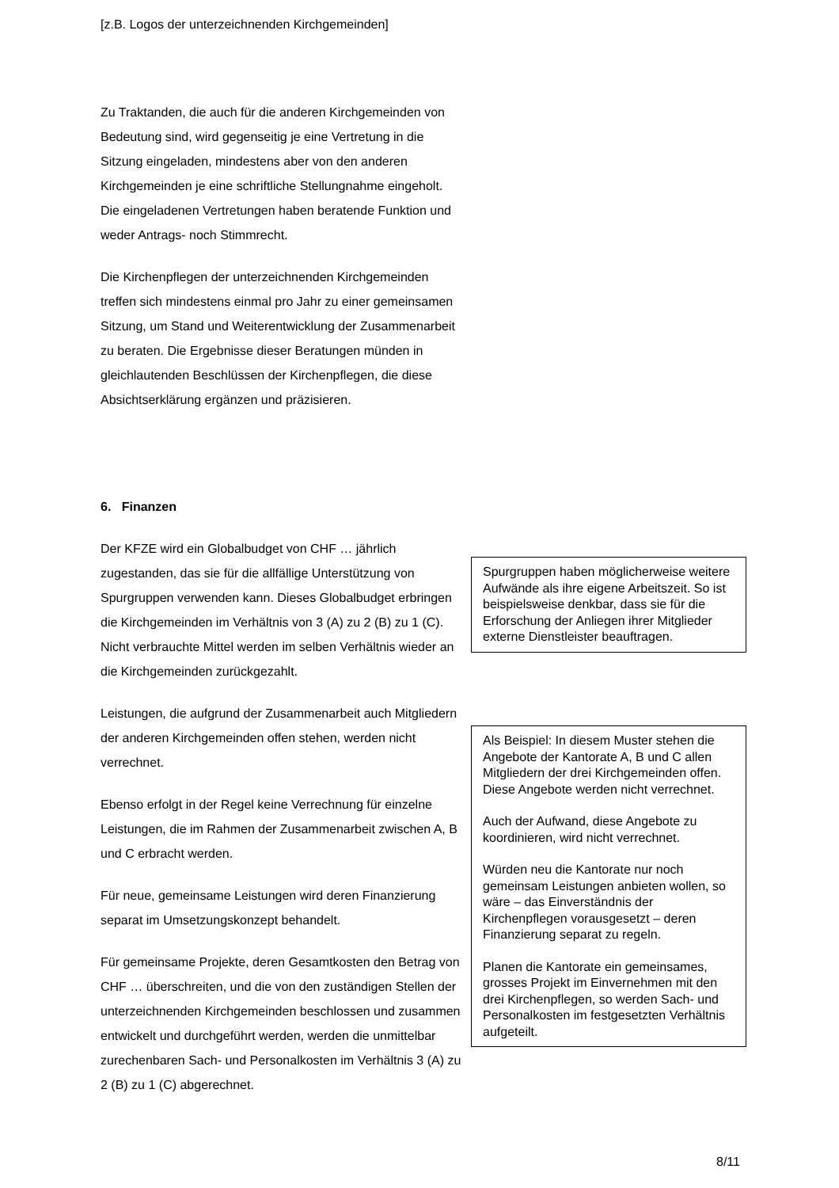[z.B. Logos der unterzeichnenden Kirchgemeinden]
Zu Traktanden, die auch für die anderen Kirchgemeinden von Bedeutung sind, wird gegenseitig je eine Vertretung in die Sitzung eingeladen, mindestens aber von den anderen Kirchgemeinden je eine schriftliche Stellungnahme eingeholt. Die eingeladenen Vertretungen haben beratende Funktion und weder Antrags- noch Stimmrecht.
Die Kirchenpflegen der unterzeichnenden Kirchgemeinden treffen sich mindestens einmal pro Jahr zu einer gemeinsamen Sitzung, um Stand und Weiterentwicklung der Zusammenarbeit zu beraten. Die Ergebnisse dieser Beratungen münden in gleichlautenden Beschlüssen der Kirchenpflegen, die diese Absichtserklärung ergänzen und präzisieren.
6. Finanzen
Der KFZE wird ein Globalbudget von CHF … jährlich zugestanden, das sie für die allfällige Unterstützung von Spurgruppen verwenden kann. Dieses Globalbudget erbringen die Kirchgemeinden im Verhältnis von 3 (A) zu 2 (B) zu 1 (C). Nicht verbrauchte Mittel werden im selben Verhältnis wieder an die Kirchgemeinden zurückgezahlt.
Leistungen, die aufgrund der Zusammenarbeit auch Mitgliedern der anderen Kirchgemeinden offen stehen, werden nicht verrechnet.
Ebenso erfolgt in der Regel keine Verrechnung für einzelne Leistungen, die im Rahmen der Zusammenarbeit zwischen A, B und C erbracht werden.
Für neue, gemeinsame Leistungen wird deren Finanzierung separat im Umsetzungskonzept behandelt.
Für gemeinsame Projekte, deren Gesamtkosten den Betrag von CHF … überschreiten, und die von den zuständigen Stellen der unterzeichnenden Kirchgemeinden beschlossen und zusammen entwickelt und durchgeführt werden, werden die unmittelbar zurechenbaren Sach- und Personalkosten im Verhältnis 3 (A) zu 2 (B) zu 1 (C) abgerechnet.
Spurgruppen haben möglicherweise weitere Aufwände als ihre eigene Arbeitszeit. So ist beispielsweise denkbar, dass sie für die Erforschung der Anliegen ihrer Mitglieder externe Dienstleister beauftragen.
Als Beispiel: In diesem Muster stehen die Angebote der Kantorate A, B und C allen Mitgliedern der drei Kirchgemeinden offen. Diese Angebote werden nicht verrechnet.
Auch der Aufwand, diese Angebote zu koordinieren, wird nicht verrechnet.
Würden neu die Kantorate nur noch gemeinsam Leistungen anbieten wollen, so wäre – das Einverständnis der Kirchenpflegen vorausgesetzt – deren Finanzierung separat zu regeln.
Planen die Kantorate ein gemeinsames, grosses Projekt im Einvernehmen mit den drei Kirchenpflegen, so werden Sach- und Personalkosten im festgesetzten Verhältnis aufgeteilt.
8/11